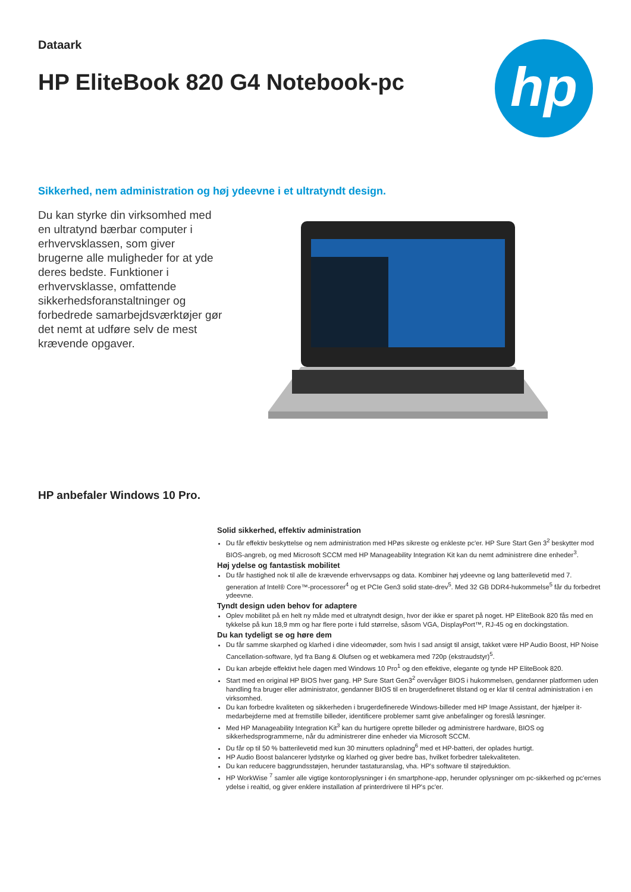Dataark
HP EliteBook 820 G4 Notebook-pc
hp
Sikkerhed, nem administration og høj ydeevne i et ultratyndt design.
Du kan styrke din virksomhed med en ultratynd bærbar computer i erhvervsklassen, som giver brugerne alle muligheder for at yde deres bedste. Funktioner i erhvervsklasse, omfattende sikkerhedsforanstaltninger og forbedrede samarbejdsværktøjer gør det nemt at udføre selv de mest krævende opgaver.
HP anbefaler Windows 10 Pro.
Solid sikkerhed, effektiv administration
Du får effektiv beskyttelse og nem administration med HPøs sikreste og enkleste pc'er. HP Sure Start Gen 3<sup>2</sup> beskytter mod BIOS-angreb, og med Microsoft SCCM med HP Manageability Integration Kit kan du nemt administrere dine enheder<sup>3</sup>.
Høj ydelse og fantastisk mobilitet
Du får hastighed nok til alle de krævende erhvervsapps og data. Kombiner høj ydeevne og lang batterilevetid med 7. generation af Intel® Core™-processorer<sup>4</sup> og et PCIe Gen3 solid state-drev<sup>5</sup>. Med 32 GB DDR4-hukommelse<sup>5</sup> får du forbedret ydeevne.
Tyndt design uden behov for adaptere
Oplev mobilitet på en helt ny måde med et ultratyndt design, hvor der ikke er sparet på noget. HP EliteBook 820 fås med en tykkelse på kun 18,9 mm og har flere porte i fuld størrelse, såsom VGA, DisplayPort™, RJ-45 og en dockingstation.
Du kan tydeligt se og høre dem
Du får samme skarphed og klarhed i dine videomøder, som hvis I sad ansigt til ansigt, takket være HP Audio Boost, HP Noise Cancellation-software, lyd fra Bang & Olufsen og et webkamera med 720p (ekstraudstyr)<sup>5</sup>.
Du kan arbejde effektivt hele dagen med Windows 10 Pro<sup>1</sup> og den effektive, elegante og tynde HP EliteBook 820.
Start med en original HP BIOS hver gang. HP Sure Start Gen3<sup>2</sup> overvåger BIOS i hukommelsen, gendanner platformen uden handling fra bruger eller administrator, gendanner BIOS til en brugerdefineret tilstand og er klar til central administration i en virksomhed.
Du kan forbedre kvaliteten og sikkerheden i brugerdefinerede Windows-billeder med HP Image Assistant, der hjælper it-medarbejderne med at fremstille billeder, identificere problemer samt give anbefalinger og foreslå løsninger.
Med HP Manageability Integration Kit<sup>3</sup> kan du hurtigere oprette billeder og administrere hardware, BIOS og sikkerhedsprogrammerne, når du administrerer dine enheder via Microsoft SCCM.
Du får op til 50 % batterilevetid med kun 30 minutters opladning<sup>6</sup> med et HP-batteri, der oplades hurtigt.
HP Audio Boost balancerer lydstyrke og klarhed og giver bedre bas, hvilket forbedrer talekvaliteten.
Du kan reducere baggrundsstøjen, herunder tastaturanslag, vha. HP's software til støjreduktion.
HP WorkWise <sup>7</sup> samler alle vigtige kontoroplysninger i én smartphone-app, herunder oplysninger om pc-sikkerhed og pc'ernes ydelse i realtid, og giver enklere installation af printerdrivere til HP's pc'er.